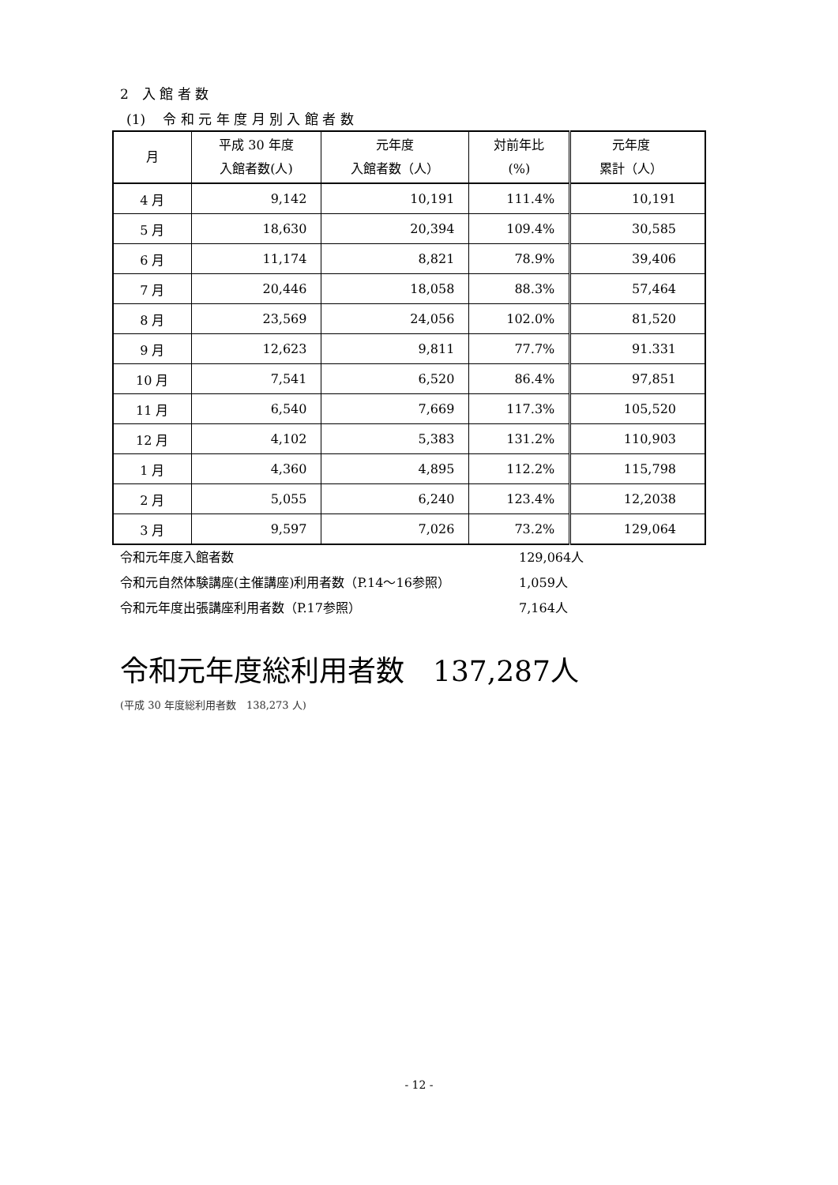2　入 館 者 数
(1)　 令 和 元 年 度 月 別 入 館 者 数
| 月 | 平成 30 年度 入館者数(人) | 元年度 入館者数（人） | 対前年比 (%) | 元年度 累計（人） |
| --- | --- | --- | --- | --- |
| 4 月 | 9,142 | 10,191 | 111.4% | 10,191 |
| 5 月 | 18,630 | 20,394 | 109.4% | 30,585 |
| 6 月 | 11,174 | 8,821 | 78.9% | 39,406 |
| 7 月 | 20,446 | 18,058 | 88.3% | 57,464 |
| 8 月 | 23,569 | 24,056 | 102.0% | 81,520 |
| 9 月 | 12,623 | 9,811 | 77.7% | 91.331 |
| 10 月 | 7,541 | 6,520 | 86.4% | 97,851 |
| 11 月 | 6,540 | 7,669 | 117.3% | 105,520 |
| 12 月 | 4,102 | 5,383 | 131.2% | 110,903 |
| 1 月 | 4,360 | 4,895 | 112.2% | 115,798 |
| 2 月 | 5,055 | 6,240 | 123.4% | 12,2038 |
| 3 月 | 9,597 | 7,026 | 73.2% | 129,064 |
令和元年度入館者数 129,064人
令和元自然体験講座(主催講座)利用者数（P.14～16参照） 1,059人
令和元年度出張講座利用者数（P.17参照） 7,164人
令和元年度総利用者数　137,287人
(平成 30 年度総利用者数　138,273 人)
- 12 -